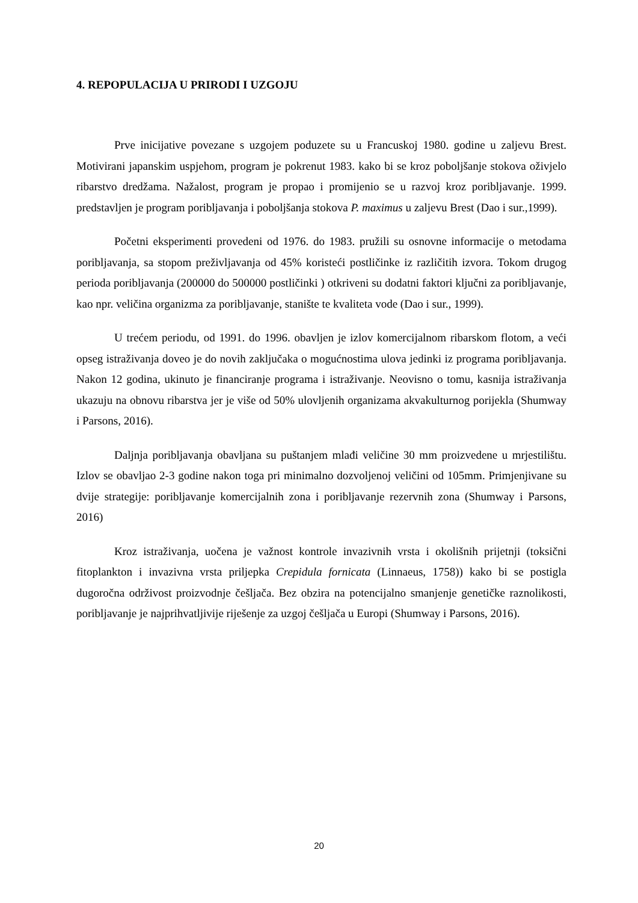4. REPOPULACIJA U PRIRODI I UZGOJU
Prve inicijative povezane s uzgojem poduzete su u Francuskoj 1980. godine u zaljevu Brest. Motivirani japanskim uspjehom, program je pokrenut 1983. kako bi se kroz poboljšanje stokova oživjelo ribarstvo dredžama. Nažalost, program je propao i promijenio se u razvoj kroz poribljavanje. 1999. predstavljen je program poribljavanja i poboljšanja stokova P. maximus u zaljevu Brest (Dao i sur.,1999).
Početni eksperimenti provedeni od 1976. do 1983. pružili su osnovne informacije o metodama poribljavanja, sa stopom preživljavanja od 45% koristeći postličinke iz različitih izvora. Tokom drugog perioda poribljavanja (200000 do 500000 postličinki ) otkriveni su dodatni faktori ključni za poribljavanje, kao npr. veličina organizma za poribljavanje, stanište te kvaliteta vode (Dao i sur., 1999).
U trećem periodu, od 1991. do 1996. obavljen je izlov komercijalnom ribarskom flotom, a veći opseg istraživanja doveo je do novih zaključaka o mogućnostima ulova jedinki iz programa poribljavanja. Nakon 12 godina, ukinuto je financiranje programa i istraživanje. Neovisno o tomu, kasnija istraživanja ukazuju na obnovu ribarstva jer je više od 50% ulovljenih organizama akvakulturnog porijekla (Shumway i Parsons, 2016).
Daljnja poribljavanja obavljana su puštanjem mlađi veličine 30 mm proizvedene u mrjestilištu. Izlov se obavljao 2-3 godine nakon toga pri minimalno dozvoljenoj veličini od 105mm. Primjenjivane su dvije strategije: poribljavanje komercijalnih zona i poribljavanje rezervnih zona (Shumway i Parsons, 2016)
Kroz istraživanja, uočena je važnost kontrole invazivnih vrsta i okolišnih prijetnji (toksični fitoplankton i invazivna vrsta priljepka Crepidula fornicata (Linnaeus, 1758)) kako bi se postigla dugoročna održivost proizvodnje češljača. Bez obzira na potencijalno smanjenje genetičke raznolikosti, poribljavanje je najprihvatljivije riješenje za uzgoj češljača u Europi (Shumway i Parsons, 2016).
20